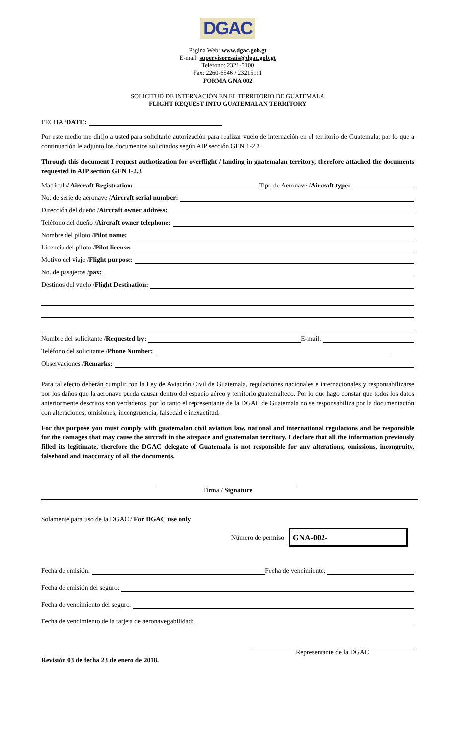DGAC
Página Web: www.dgac.gob.gt
E-mail: supervisoresais@dgac.gob.gt
Teléfono: 2321-5100
Fax: 2260-6546 / 23215111
FORMA GNA 002
SOLICITUD DE INTERNACIÓN EN EL TERRITORIO DE GUATEMALA
FLIGHT REQUEST INTO GUATEMALAN TERRITORY
FECHA / DATE:
Por este medio me dirijo a usted para solicitarle autorización para realizar vuelo de internación en el territorio de Guatemala, por lo que a continuación le adjunto los documentos solicitados según AIP sección GEN 1-2.3
Through this document I request authotization for overflight / landing in guatemalan territory, therefore attached the documents requested in AIP section GEN 1-2.3
Matrícula / Aircraft Registration: Tipo de Aeronave / Aircraft type:
No. de serie de aeronave / Aircraft serial number:
Dirección del dueño / Aircraft owner address:
Teléfono del dueño / Aircraft owner telephone:
Nombre del piloto / Pilot name:
Licencia del piloto / Pilot license:
Motivo del viaje / Flight purpose:
No. de pasajeros / pax:
Destinos del vuelo / Flight Destination:
Nombre del solicitante / Requested by: E-mail:
Teléfono del solicitante / Phone Number:
Observaciones / Remarks:
Para tal efecto deberán cumplir con la Ley de Aviación Civil de Guatemala, regulaciones nacionales e internacionales y responsabilizarse por los daños que la aeronave pueda causar dentro del espacio aéreo y territorio guatemalteco. Por lo que hago constar que todos los datos anteriormente descritos son verdaderos, por lo tanto el representante de la DGAC de Guatemala no se responsabiliza por la documentación con alteraciones, omisiones, incongruencia, falsedad e inexactitud.
For this purpose you must comply with guatemalan civil aviation law, national and international regulations and be responsible for the damages that may cause the aircraft in the airspace and guatemalan territory. I declare that all the information previously filled its legitimate, therefore the DGAC delegate of Guatemala is not responsible for any alterations, omissions, incongruity, falsehood and inaccuracy of all the documents.
Firma / Signature
Solamente para uso de la DGAC / For DGAC use only
Número de permiso
GNA-002-
Fecha de emisión: Fecha de vencimiento:
Fecha de emisión del seguro:
Fecha de vencimiento del seguro:
Fecha de vencimiento de la tarjeta de aeronavegabilidad:
Representante de la DGAC
Revisión 03 de fecha 23 de enero de 2018.